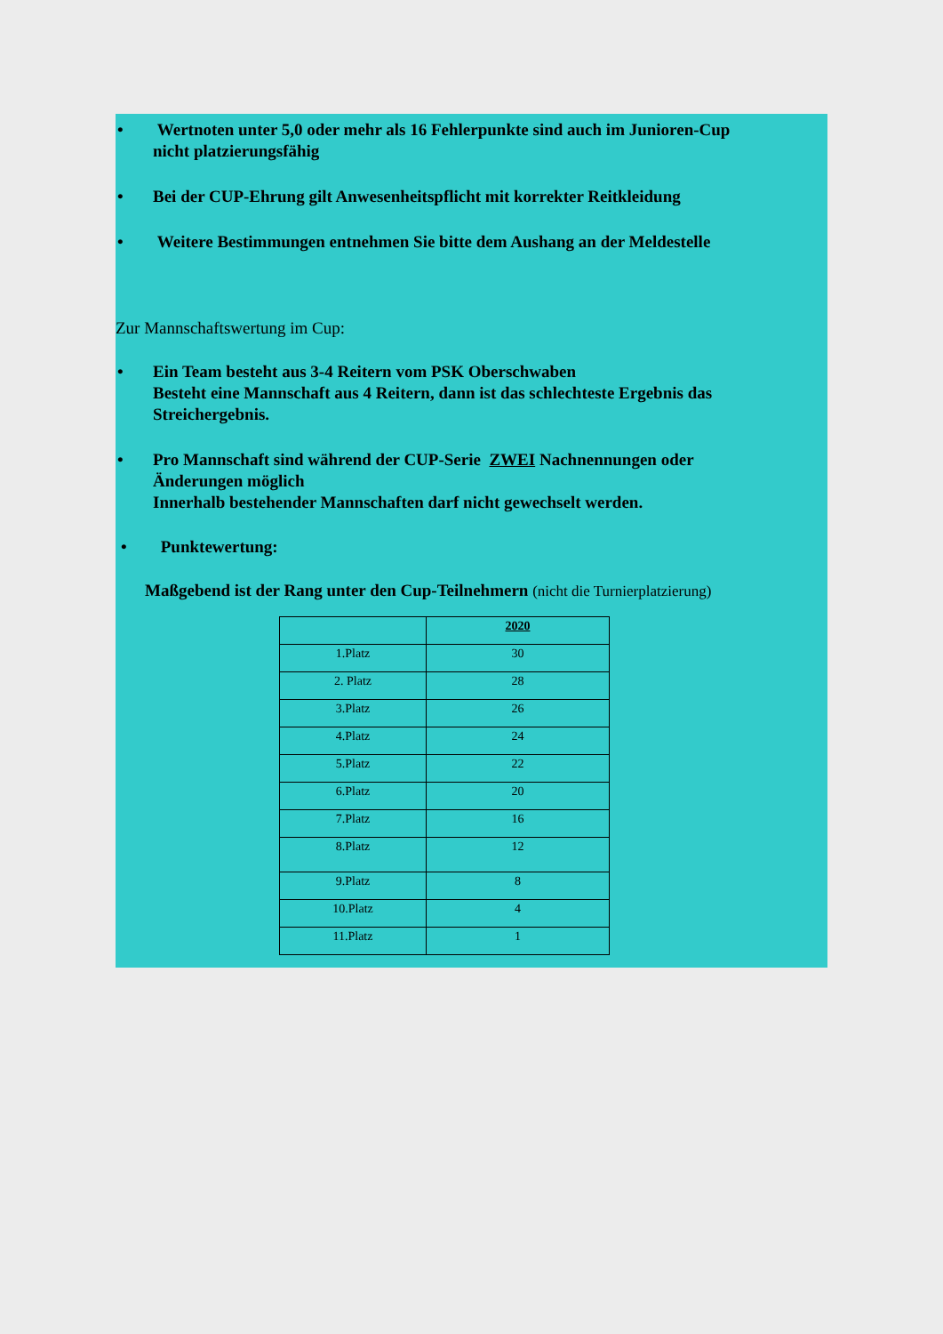• Wertnoten unter 5,0 oder mehr als 16 Fehlerpunkte sind auch im Junioren-Cup
nicht platzierungsfähig
• Bei der CUP-Ehrung gilt Anwesenheitspflicht mit korrekter Reitkleidung
• Weitere Bestimmungen entnehmen Sie bitte dem Aushang an der Meldestelle
Zur Mannschaftswertung im Cup:
• Ein Team besteht aus 3-4 Reitern vom PSK Oberschwaben
Besteht eine Mannschaft aus 4 Reitern, dann ist das schlechteste Ergebnis das
Streichergebnis.
• Pro Mannschaft sind während der CUP-Serie ZWEI Nachnennungen oder
Änderungen möglich
Innerhalb bestehender Mannschaften darf nicht gewechselt werden.
• Punktewertung:
Maßgebend ist der Rang unter den Cup-Teilnehmern (nicht die Turnierplatzierung)
| | 2020 |
| 1.Platz | 30 |
| 2. Platz | 28 |
| 3.Platz | 26 |
| 4.Platz | 24 |
| 5.Platz | 22 |
| 6.Platz | 20 |
| 7.Platz | 16 |
| 8.Platz | 12 |
| 9.Platz | 8 |
| 10.Platz | 4 |
| 11.Platz | 1 |